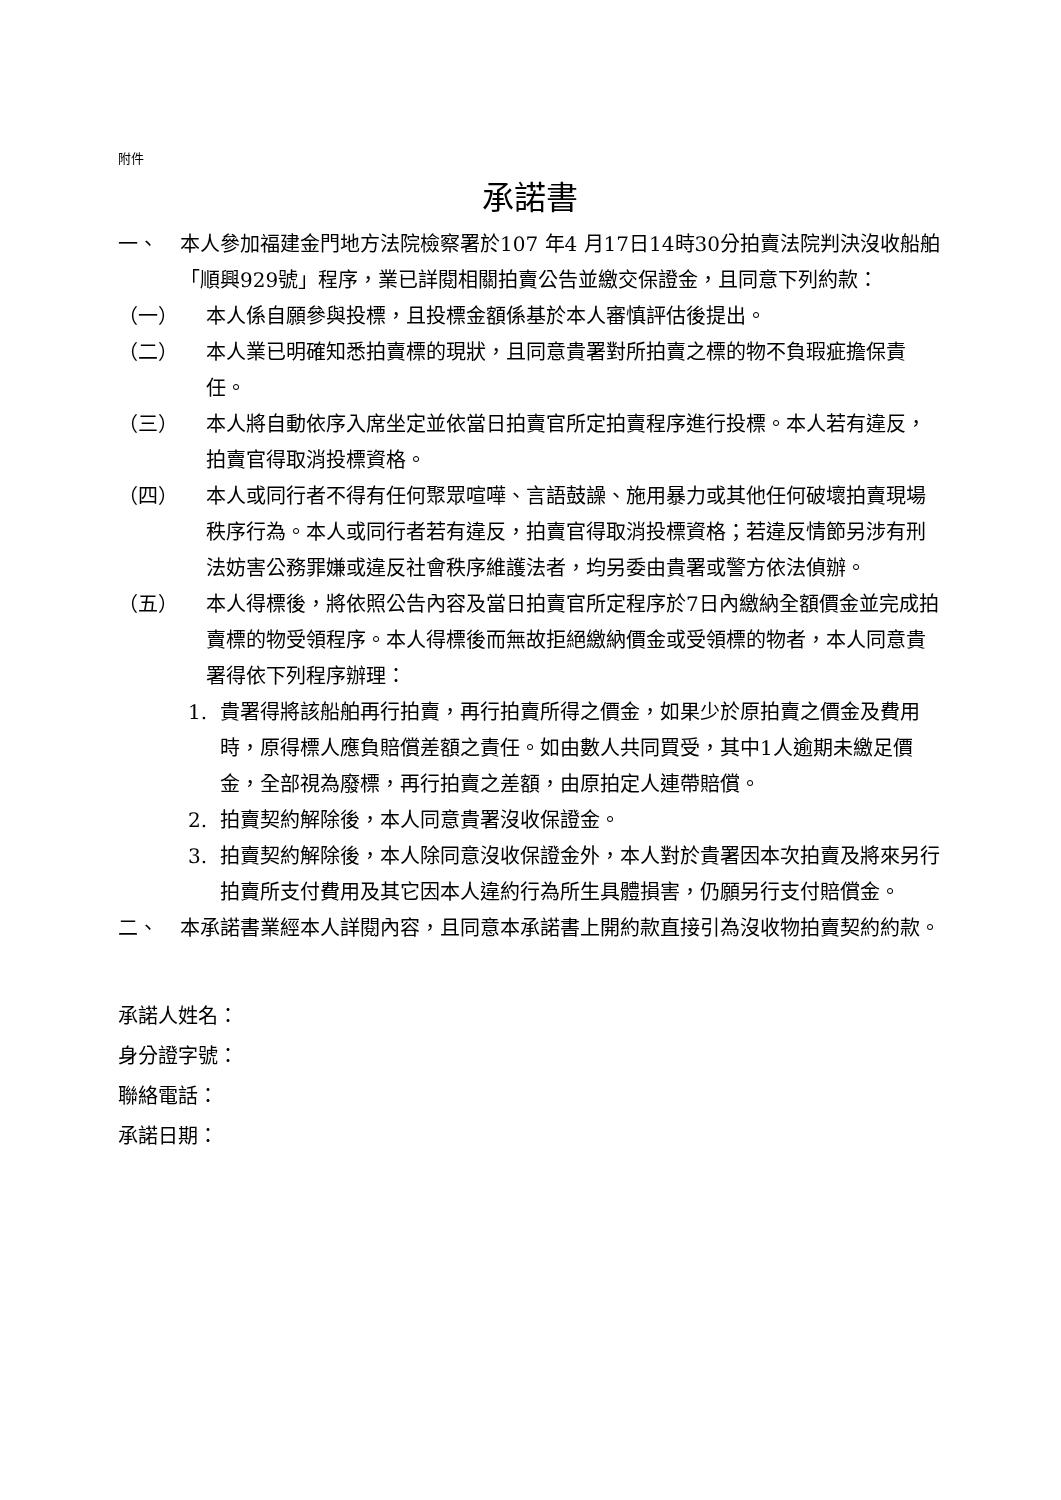附件
承諾書
一、 本人參加福建金門地方法院檢察署於107 年4 月17日14時30分拍賣法院判決沒收船舶「順興929號」程序，業已詳閱相關拍賣公告並繳交保證金，且同意下列約款：
（一） 本人係自願參與投標，且投標金額係基於本人審慎評估後提出。
（二） 本人業已明確知悉拍賣標的現狀，且同意貴署對所拍賣之標的物不負瑕疵擔保責任。
（三） 本人將自動依序入席坐定並依當日拍賣官所定拍賣程序進行投標。本人若有違反，拍賣官得取消投標資格。
（四） 本人或同行者不得有任何聚眾喧嘩、言語鼓譟、施用暴力或其他任何破壞拍賣現場秩序行為。本人或同行者若有違反，拍賣官得取消投標資格；若違反情節另涉有刑法妨害公務罪嫌或違反社會秩序維護法者，均另委由貴署或警方依法偵辦。
（五） 本人得標後，將依照公告內容及當日拍賣官所定程序於7日內繳納全額價金並完成拍賣標的物受領程序。本人得標後而無故拒絕繳納價金或受領標的物者，本人同意貴署得依下列程序辦理：
1. 貴署得將該船舶再行拍賣，再行拍賣所得之價金，如果少於原拍賣之價金及費用時，原得標人應負賠償差額之責任。如由數人共同買受，其中1人逾期未繳足價金，全部視為廢標，再行拍賣之差額，由原拍定人連帶賠償。
2. 拍賣契約解除後，本人同意貴署沒收保證金。
3. 拍賣契約解除後，本人除同意沒收保證金外，本人對於貴署因本次拍賣及將來另行拍賣所支付費用及其它因本人違約行為所生具體損害，仍願另行支付賠償金。
二、 本承諾書業經本人詳閱內容，且同意本承諾書上開約款直接引為沒收物拍賣契約約款。
承諾人姓名：
身分證字號：
聯絡電話：
承諾日期：